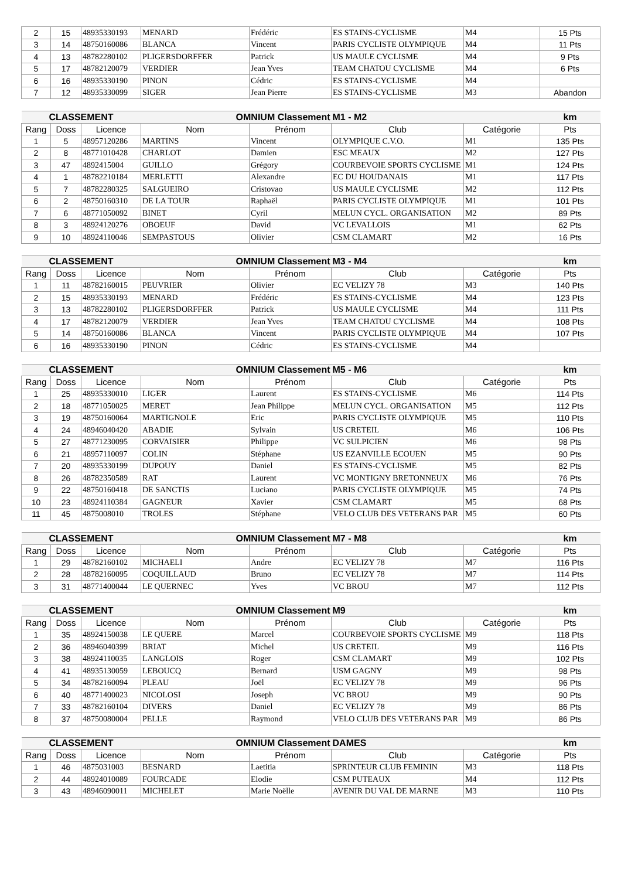| 2 | 15 | 48935330193 | MENARD | Frédéric | ES STAINS-CYCLISME | M4 | 15 Pts |
| 3 | 14 | 48750160086 | BLANCA | Vincent | PARIS CYCLISTE OLYMPIQUE | M4 | 11 Pts |
| 4 | 13 | 48782280102 | PLIGERSDORFFER | Patrick | US MAULE CYCLISME | M4 | 9 Pts |
| 5 | 17 | 48782120079 | VERDIER | Jean Yves | TEAM CHATOU CYCLISME | M4 | 6 Pts |
| 6 | 16 | 48935330190 | PINON | Cédric | ES STAINS-CYCLISME | M4 | |
| 7 | 12 | 48935330099 | SIGER | Jean Pierre | ES STAINS-CYCLISME | M3 | Abandon |
| CLASSEMENT | | | OMNIUM Classement | | M1 - M2 | | km |
| Rang | Doss | Licence | Nom | Prénom | Club | Catégorie | Pts |
| 1 | 5 | 48957120286 | MARTINS | Vincent | OLYMPIQUE C.V.O. | M1 | 135 Pts |
| 2 | 8 | 48771010428 | CHARLOT | Damien | ESC MEAUX | M2 | 127 Pts |
| 3 | 47 | 4892415004 | GUILLO | Grégory | COURBEVOIE SPORTS CYCLISME | M1 | 124 Pts |
| 4 | 1 | 48782210184 | MERLETTI | Alexandre | EC DU HOUDANAIS | M1 | 117 Pts |
| 5 | 7 | 48782280325 | SALGUEIRO | Cristovao | US MAULE CYCLISME | M2 | 112 Pts |
| 6 | 2 | 48750160310 | DE LA TOUR | Raphaël | PARIS CYCLISTE OLYMPIQUE | M1 | 101 Pts |
| 7 | 6 | 48771050092 | BINET | Cyril | MELUN CYCL. ORGANISATION | M2 | 89 Pts |
| 8 | 3 | 48924120276 | OBOEUF | David | VC LEVALLOIS | M1 | 62 Pts |
| 9 | 10 | 48924110046 | SEMPASTOUS | Olivier | CSM CLAMART | M2 | 16 Pts |
| CLASSEMENT | | | OMNIUM Classement | | M3 - M4 | | km |
| Rang | Doss | Licence | Nom | Prénom | Club | Catégorie | Pts |
| 1 | 11 | 48782160015 | PEUVRIER | Olivier | EC VELIZY 78 | M3 | 140 Pts |
| 2 | 15 | 48935330193 | MENARD | Frédéric | ES STAINS-CYCLISME | M4 | 123 Pts |
| 3 | 13 | 48782280102 | PLIGERSDORFFER | Patrick | US MAULE CYCLISME | M4 | 111 Pts |
| 4 | 17 | 48782120079 | VERDIER | Jean Yves | TEAM CHATOU CYCLISME | M4 | 108 Pts |
| 5 | 14 | 48750160086 | BLANCA | Vincent | PARIS CYCLISTE OLYMPIQUE | M4 | 107 Pts |
| 6 | 16 | 48935330190 | PINON | Cédric | ES STAINS-CYCLISME | M4 | |
| CLASSEMENT | | | OMNIUM Classement | | M5 - M6 | | km |
| Rang | Doss | Licence | Nom | Prénom | Club | Catégorie | Pts |
| 1 | 25 | 48935330010 | LIGER | Laurent | ES STAINS-CYCLISME | M6 | 114 Pts |
| 2 | 18 | 48771050025 | MERET | Jean Philippe | MELUN CYCL. ORGANISATION | M5 | 112 Pts |
| 3 | 19 | 48750160064 | MARTIGNOLE | Eric | PARIS CYCLISTE OLYMPIQUE | M5 | 110 Pts |
| 4 | 24 | 48946040420 | ABADIE | Sylvain | US CRETEIL | M6 | 106 Pts |
| 5 | 27 | 48771230095 | CORVAISIER | Philippe | VC SULPICIEN | M6 | 98 Pts |
| 6 | 21 | 48957110097 | COLIN | Stéphane | US EZANVILLE ECOUEN | M5 | 90 Pts |
| 7 | 20 | 48935330199 | DUPOUY | Daniel | ES STAINS-CYCLISME | M5 | 82 Pts |
| 8 | 26 | 48782350589 | RAT | Laurent | VC MONTIGNY BRETONNEUX | M6 | 76 Pts |
| 9 | 22 | 48750160418 | DE SANCTIS | Luciano | PARIS CYCLISTE OLYMPIQUE | M5 | 74 Pts |
| 10 | 23 | 48924110384 | GAGNEUR | Xavier | CSM CLAMART | M5 | 68 Pts |
| 11 | 45 | 4875008010 | TROLES | Stéphane | VELO CLUB DES VETERANS PAR | M5 | 60 Pts |
| CLASSEMENT | | | OMNIUM Classement | | M7 - M8 | | km |
| Rang | Doss | Licence | Nom | Prénom | Club | Catégorie | Pts |
| 1 | 29 | 48782160102 | MICHAELI | Andre | EC VELIZY 78 | M7 | 116 Pts |
| 2 | 28 | 48782160095 | COQUILLAUD | Bruno | EC VELIZY 78 | M7 | 114 Pts |
| 3 | 31 | 48771400044 | LE QUERNEC | Yves | VC BROU | M7 | 112 Pts |
| CLASSEMENT | | | OMNIUM Classement | | M9 | | km |
| Rang | Doss | Licence | Nom | Prénom | Club | Catégorie | Pts |
| 1 | 35 | 48924150038 | LE QUERE | Marcel | COURBEVOIE SPORTS CYCLISME | M9 | 118 Pts |
| 2 | 36 | 48946040399 | BRIAT | Michel | US CRETEIL | M9 | 116 Pts |
| 3 | 38 | 48924110035 | LANGLOIS | Roger | CSM CLAMART | M9 | 102 Pts |
| 4 | 41 | 48935130059 | LEBOUCQ | Bernard | USM GAGNY | M9 | 98 Pts |
| 5 | 34 | 48782160094 | PLEAU | Joël | EC VELIZY 78 | M9 | 96 Pts |
| 6 | 40 | 48771400023 | NICOLOSI | Joseph | VC BROU | M9 | 90 Pts |
| 7 | 33 | 48782160104 | DIVERS | Daniel | EC VELIZY 78 | M9 | 86 Pts |
| 8 | 37 | 48750080004 | PELLE | Raymond | VELO CLUB DES VETERANS PAR | M9 | 86 Pts |
| CLASSEMENT | | | OMNIUM Classement | | DAMES | | km |
| Rang | Doss | Licence | Nom | Prénom | Club | Catégorie | Pts |
| 1 | 46 | 4875031003 | BESNARD | Laetitia | SPRINTEUR CLUB FEMININ | M3 | 118 Pts |
| 2 | 44 | 48924010089 | FOURCADE | Elodie | CSM PUTEAUX | M4 | 112 Pts |
| 3 | 43 | 48946090011 | MICHELET | Marie Noëlle | AVENIR DU VAL DE MARNE | M3 | 110 Pts |